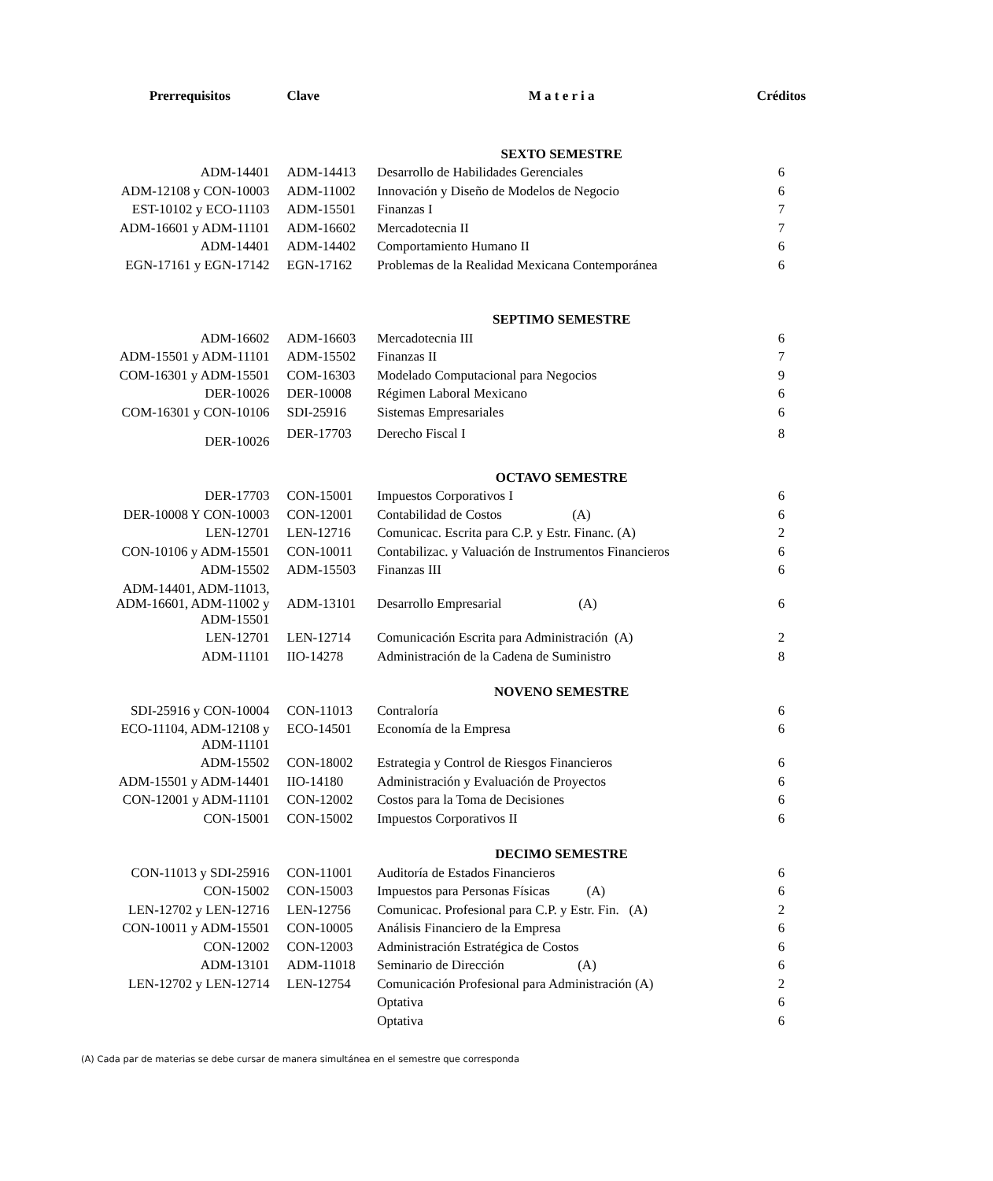| Prerrequisitos | Clave | M a t e r i a | Créditos |
| --- | --- | --- | --- |
| | | SEXTO SEMESTRE | |
| ADM-14401 | ADM-14413 | Desarrollo de Habilidades Gerenciales | 6 |
| ADM-12108 y CON-10003 | ADM-11002 | Innovación y Diseño de Modelos de Negocio | 6 |
| EST-10102 y ECO-11103 | ADM-15501 | Finanzas I | 7 |
| ADM-16601 y ADM-11101 | ADM-16602 | Mercadotecnia II | 7 |
| ADM-14401 | ADM-14402 | Comportamiento Humano II | 6 |
| EGN-17161 y EGN-17142 | EGN-17162 | Problemas de la Realidad Mexicana Contemporánea | 6 |
| | | SEPTIMO SEMESTRE | |
| ADM-16602 | ADM-16603 | Mercadotecnia III | 6 |
| ADM-15501 y ADM-11101 | ADM-15502 | Finanzas II | 7 |
| COM-16301 y ADM-15501 | COM-16303 | Modelado Computacional para Negocios | 9 |
| DER-10026 | DER-10008 | Régimen Laboral Mexicano | 6 |
| COM-16301 y CON-10106 | SDI-25916 | Sistemas Empresariales | 6 |
| DER-10026 | DER-17703 | Derecho Fiscal I | 8 |
| | | OCTAVO SEMESTRE | |
| DER-17703 | CON-15001 | Impuestos Corporativos I | 6 |
| DER-10008 Y CON-10003 | CON-12001 | Contabilidad de Costos (A) | 6 |
| LEN-12701 | LEN-12716 | Comunicac. Escrita para C.P. y Estr. Financ. (A) | 2 |
| CON-10106 y ADM-15501 | CON-10011 | Contabilizac. y Valuación de Instrumentos Financieros | 6 |
| ADM-15502 | ADM-15503 | Finanzas III | 6 |
| ADM-14401, ADM-11013, ADM-16601, ADM-11002 y ADM-15501 | ADM-13101 | Desarrollo Empresarial (A) | 6 |
| LEN-12701 | LEN-12714 | Comunicación Escrita para Administración (A) | 2 |
| ADM-11101 | IIO-14278 | Administración de la Cadena de Suministro | 8 |
| | | NOVENO SEMESTRE | |
| SDI-25916 y CON-10004 | CON-11013 | Contraloría | 6 |
| ECO-11104, ADM-12108 y ADM-11101 | ECO-14501 | Economía de la Empresa | 6 |
| ADM-15502 | CON-18002 | Estrategia y Control de Riesgos Financieros | 6 |
| ADM-15501 y ADM-14401 | IIO-14180 | Administración y Evaluación de Proyectos | 6 |
| CON-12001 y ADM-11101 | CON-12002 | Costos para la Toma de Decisiones | 6 |
| CON-15001 | CON-15002 | Impuestos Corporativos II | 6 |
| | | DECIMO SEMESTRE | |
| CON-11013 y SDI-25916 | CON-11001 | Auditoría de Estados Financieros | 6 |
| CON-15002 | CON-15003 | Impuestos para Personas Físicas (A) | 6 |
| LEN-12702 y LEN-12716 | LEN-12756 | Comunicac. Profesional para C.P. y Estr. Fin. (A) | 2 |
| CON-10011 y ADM-15501 | CON-10005 | Análisis Financiero de la Empresa | 6 |
| CON-12002 | CON-12003 | Administración Estratégica de Costos | 6 |
| ADM-13101 | ADM-11018 | Seminario de Dirección (A) | 6 |
| LEN-12702 y LEN-12714 | LEN-12754 | Comunicación Profesional para Administración (A) | 2 |
| | | Optativa | 6 |
| | | Optativa | 6 |
(A) Cada par de materias se debe cursar de manera simultánea en el semestre que corresponda